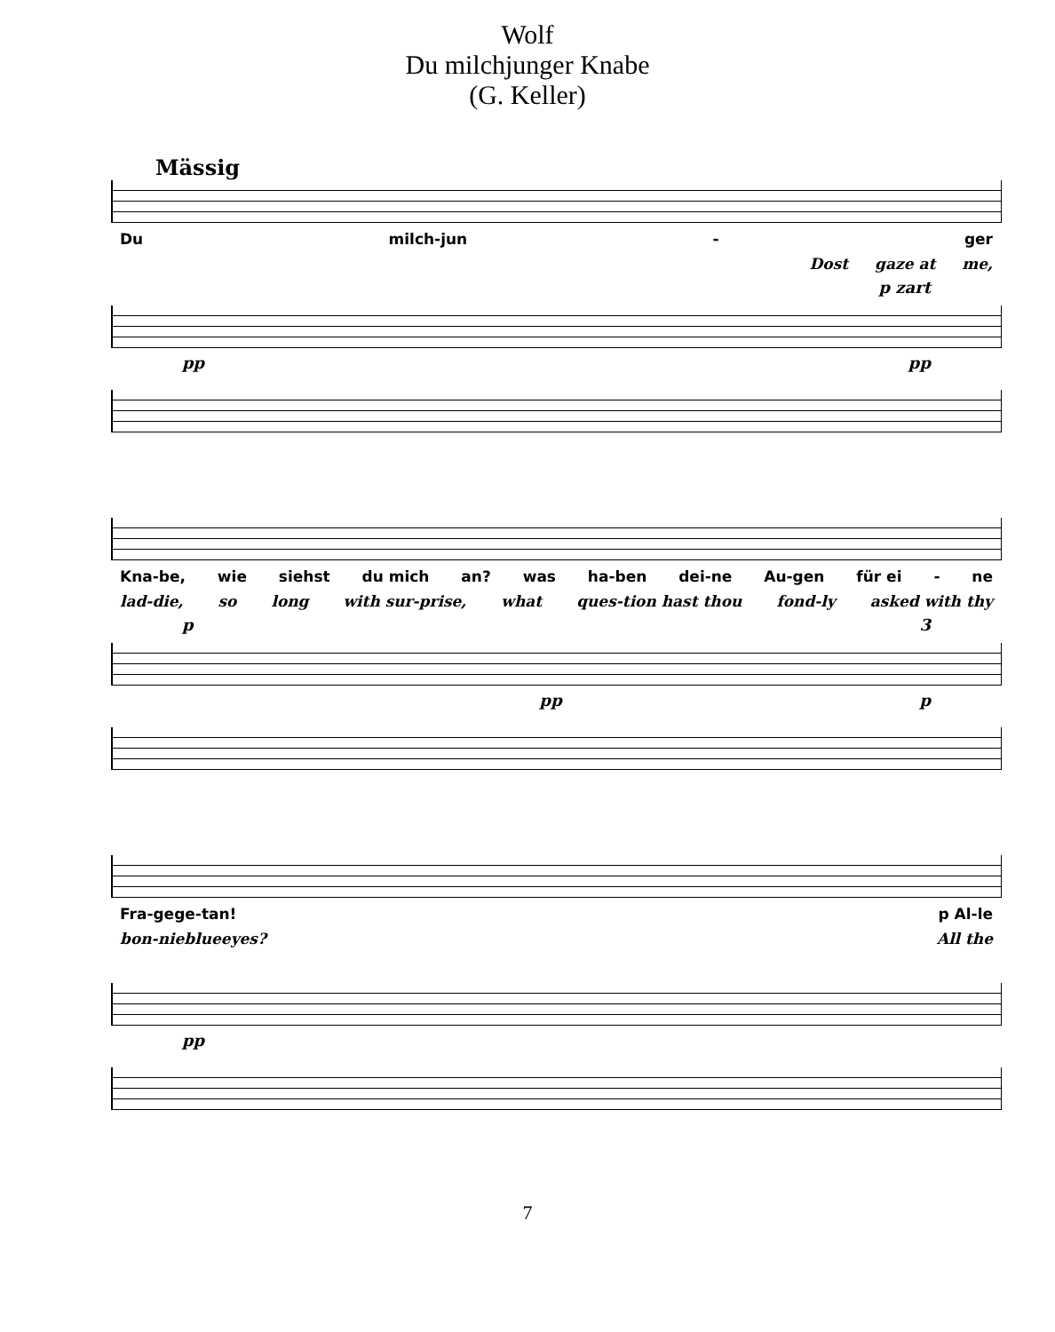Wolf
Du milchjunger Knabe
(G. Keller)
Mässig
Du milch-jun - ger
Dost gaze at me,
p zart
pp pp
Kna-be, wie siehst du mich an? was ha-ben dei-ne Au-gen für ei - ne
lad-die, so long with sur-prise, what ques-tion hast thou fond-ly asked with thy
p 3
pp p
Fra- ge ge- tan! p Al-le
bon- nie blue eyes? All the
pp
7